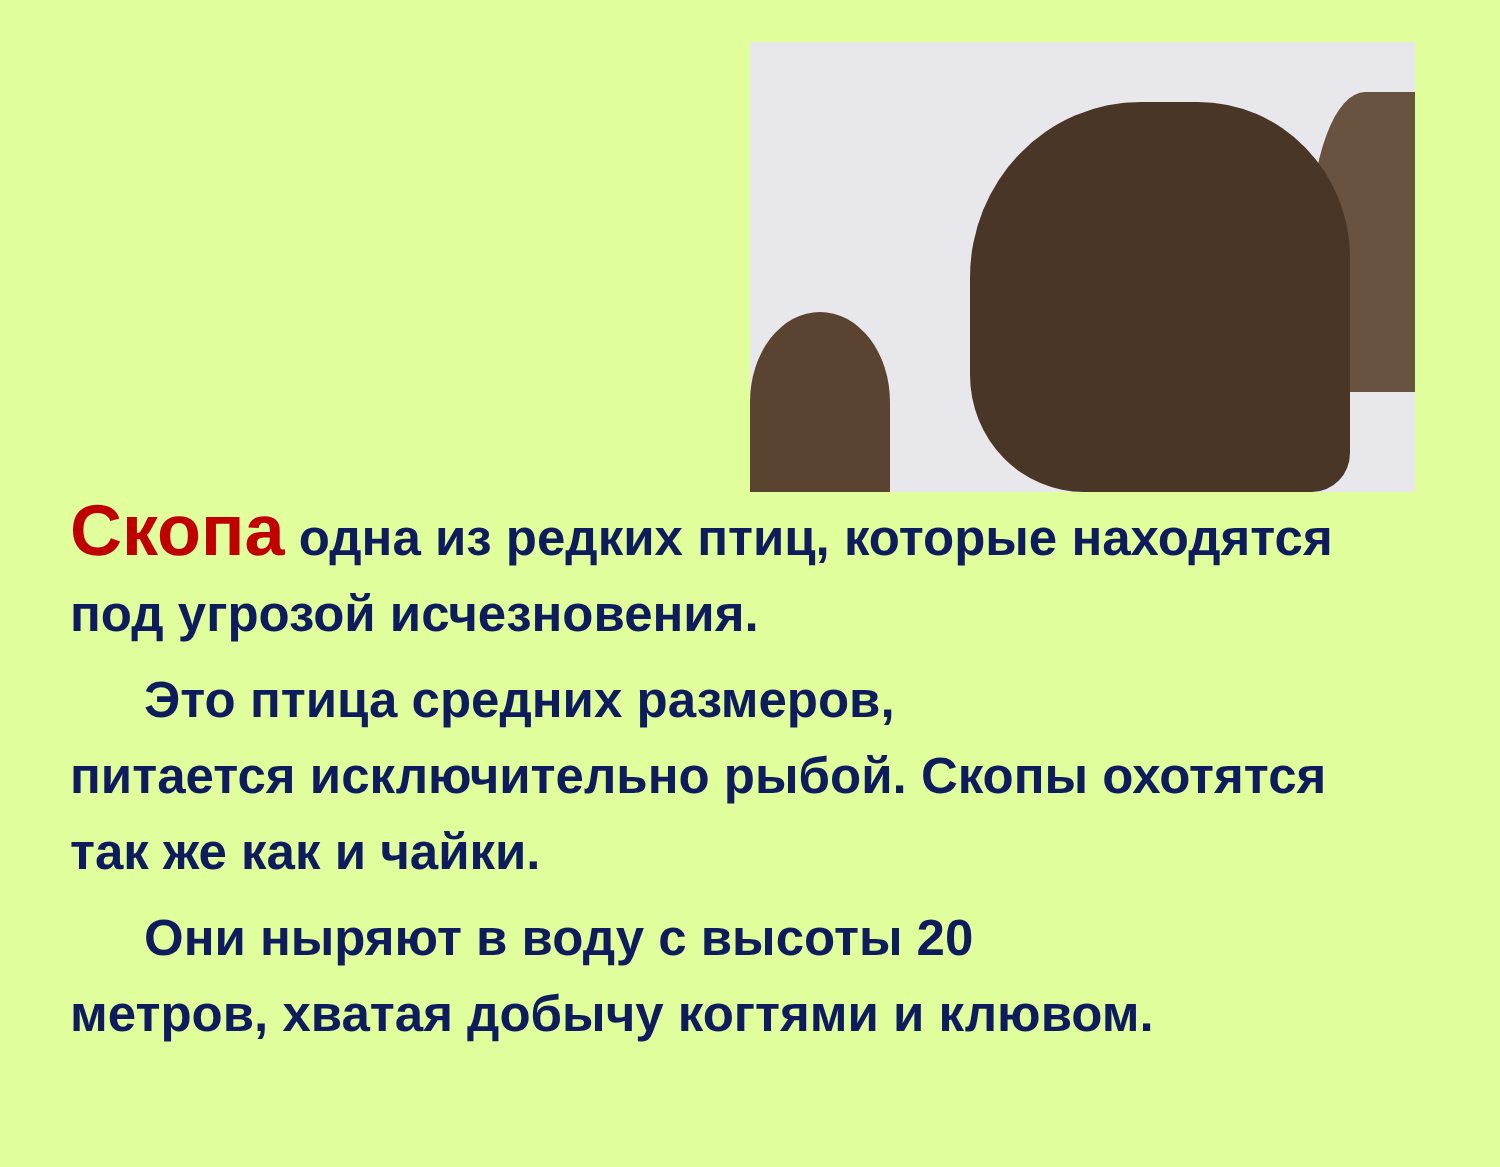Скопа одна из редких птиц, которые находятся под угрозой исчезновения.
Это птица средних размеров,
питается исключительно рыбой. Скопы охотятся так же как и чайки.
Они ныряют в воду с высоты 20
метров, хватая добычу когтями и клювом.